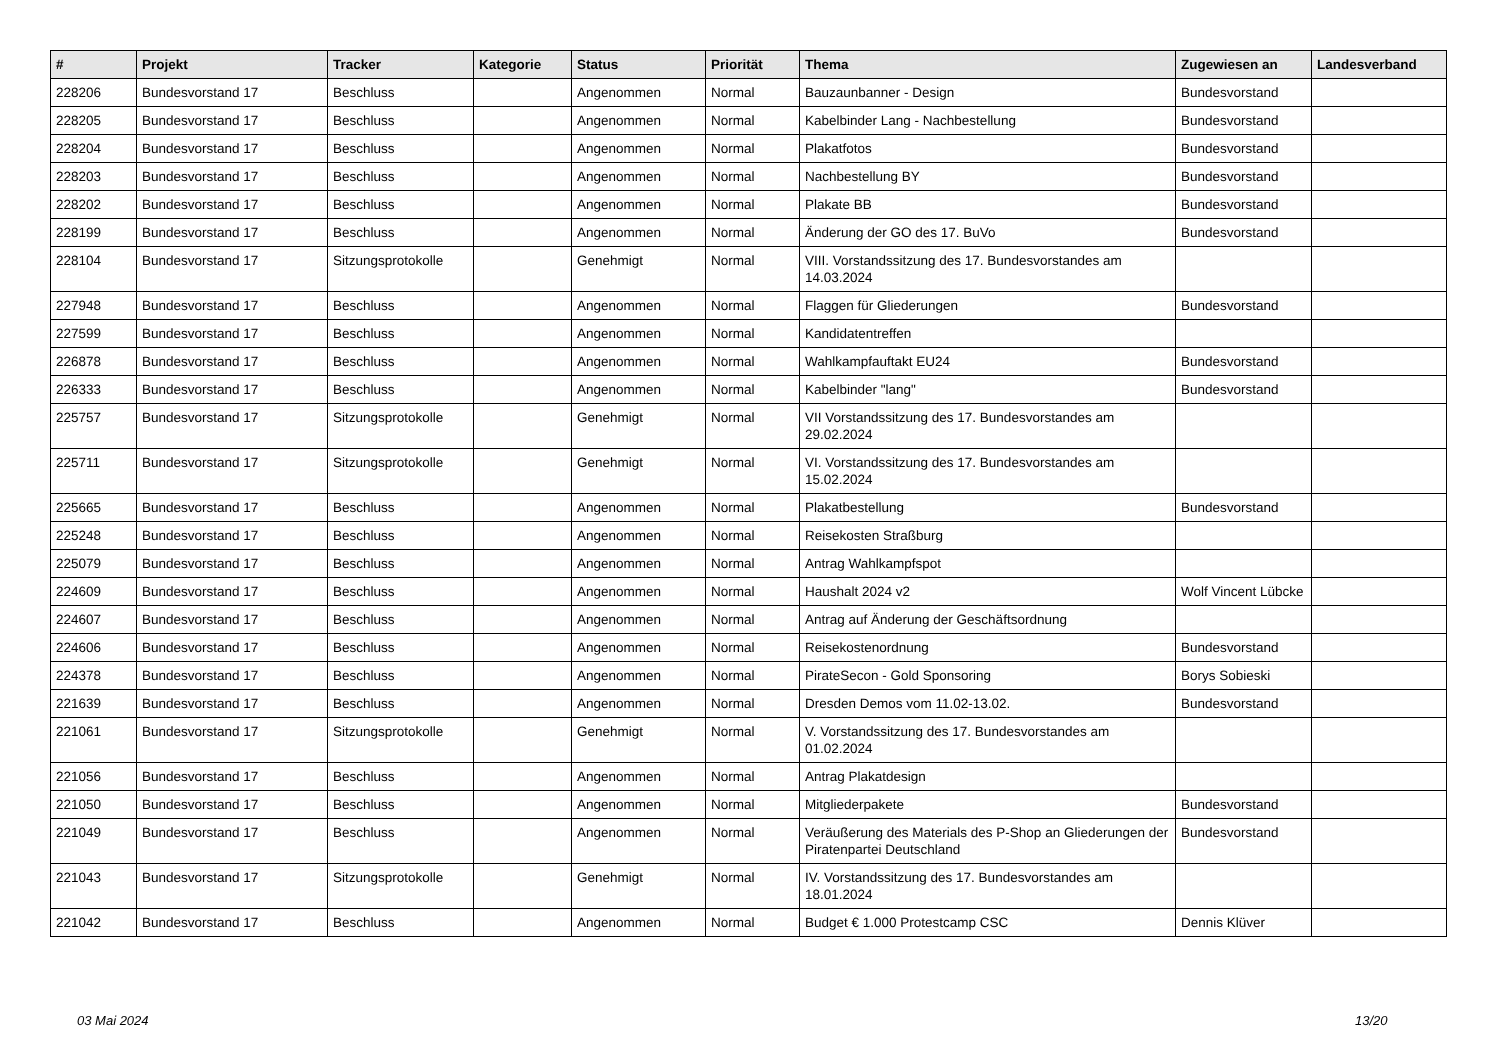| # | Projekt | Tracker | Kategorie | Status | Priorität | Thema | Zugewiesen an | Landesverband |
| --- | --- | --- | --- | --- | --- | --- | --- | --- |
| 228206 | Bundesvorstand 17 | Beschluss | | Angenommen | Normal | Bauzaunbanner - Design | Bundesvorstand | |
| 228205 | Bundesvorstand 17 | Beschluss | | Angenommen | Normal | Kabelbinder Lang - Nachbestellung | Bundesvorstand | |
| 228204 | Bundesvorstand 17 | Beschluss | | Angenommen | Normal | Plakatfotos | Bundesvorstand | |
| 228203 | Bundesvorstand 17 | Beschluss | | Angenommen | Normal | Nachbestellung BY | Bundesvorstand | |
| 228202 | Bundesvorstand 17 | Beschluss | | Angenommen | Normal | Plakate BB | Bundesvorstand | |
| 228199 | Bundesvorstand 17 | Beschluss | | Angenommen | Normal | Änderung der GO des 17. BuVo | Bundesvorstand | |
| 228104 | Bundesvorstand 17 | Sitzungsprotokolle | | Genehmigt | Normal | VIII. Vorstandssitzung des 17. Bundesvorstandes am 14.03.2024 | | |
| 227948 | Bundesvorstand 17 | Beschluss | | Angenommen | Normal | Flaggen für Gliederungen | Bundesvorstand | |
| 227599 | Bundesvorstand 17 | Beschluss | | Angenommen | Normal | Kandidatentreffen | | |
| 226878 | Bundesvorstand 17 | Beschluss | | Angenommen | Normal | Wahlkampfauftakt EU24 | Bundesvorstand | |
| 226333 | Bundesvorstand 17 | Beschluss | | Angenommen | Normal | Kabelbinder "lang" | Bundesvorstand | |
| 225757 | Bundesvorstand 17 | Sitzungsprotokolle | | Genehmigt | Normal | VII Vorstandssitzung des 17. Bundesvorstandes am 29.02.2024 | | |
| 225711 | Bundesvorstand 17 | Sitzungsprotokolle | | Genehmigt | Normal | VI. Vorstandssitzung des 17. Bundesvorstandes am 15.02.2024 | | |
| 225665 | Bundesvorstand 17 | Beschluss | | Angenommen | Normal | Plakatbestellung | Bundesvorstand | |
| 225248 | Bundesvorstand 17 | Beschluss | | Angenommen | Normal | Reisekosten Straßburg | | |
| 225079 | Bundesvorstand 17 | Beschluss | | Angenommen | Normal | Antrag Wahlkampfspot | | |
| 224609 | Bundesvorstand 17 | Beschluss | | Angenommen | Normal | Haushalt 2024 v2 | Wolf Vincent Lübcke | |
| 224607 | Bundesvorstand 17 | Beschluss | | Angenommen | Normal | Antrag auf Änderung der Geschäftsordnung | | |
| 224606 | Bundesvorstand 17 | Beschluss | | Angenommen | Normal | Reisekostenordnung | Bundesvorstand | |
| 224378 | Bundesvorstand 17 | Beschluss | | Angenommen | Normal | PirateSecon - Gold Sponsoring | Borys Sobieski | |
| 221639 | Bundesvorstand 17 | Beschluss | | Angenommen | Normal | Dresden Demos vom 11.02-13.02. | Bundesvorstand | |
| 221061 | Bundesvorstand 17 | Sitzungsprotokolle | | Genehmigt | Normal | V. Vorstandssitzung des 17. Bundesvorstandes am 01.02.2024 | | |
| 221056 | Bundesvorstand 17 | Beschluss | | Angenommen | Normal | Antrag Plakatdesign | | |
| 221050 | Bundesvorstand 17 | Beschluss | | Angenommen | Normal | Mitgliederpakete | Bundesvorstand | |
| 221049 | Bundesvorstand 17 | Beschluss | | Angenommen | Normal | Veräußerung des Materials des P-Shop an Gliederungen der Piratenpartei Deutschland | Bundesvorstand | |
| 221043 | Bundesvorstand 17 | Sitzungsprotokolle | | Genehmigt | Normal | IV. Vorstandssitzung des 17. Bundesvorstandes am 18.01.2024 | | |
| 221042 | Bundesvorstand 17 | Beschluss | | Angenommen | Normal | Budget € 1.000 Protestcamp CSC | Dennis Klüver | |
03 Mai 2024 13/20